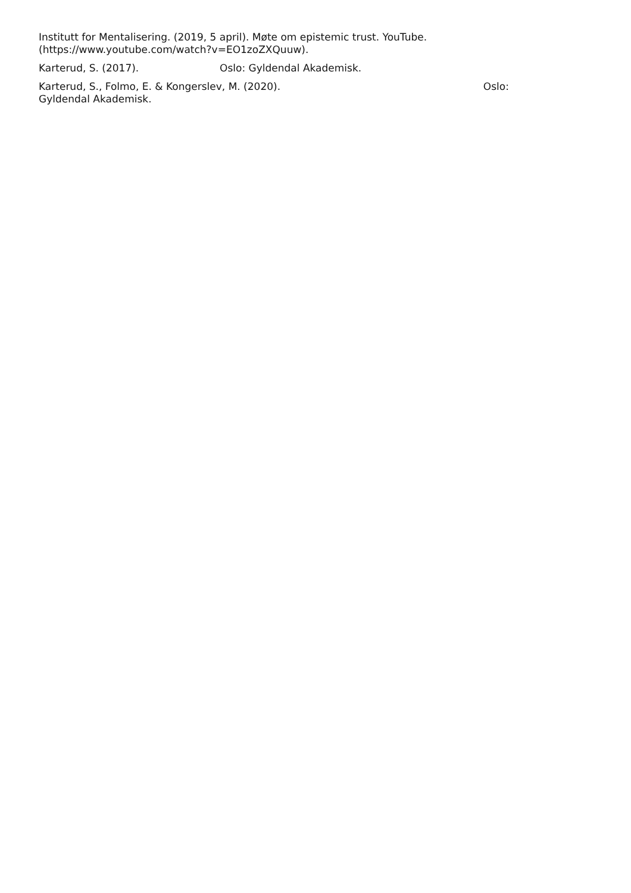Institutt for Mentalisering. (2019, 5 april). Møte om epistemic trust. YouTube.
(https://www.youtube.com/watch?v=EO1zoZXQuuw).
Karterud, S. (2017). Oslo: Gyldendal Akademisk.
Karterud, S., Folmo, E. & Kongerslev, M. (2020). Oslo:
Gyldendal Akademisk.